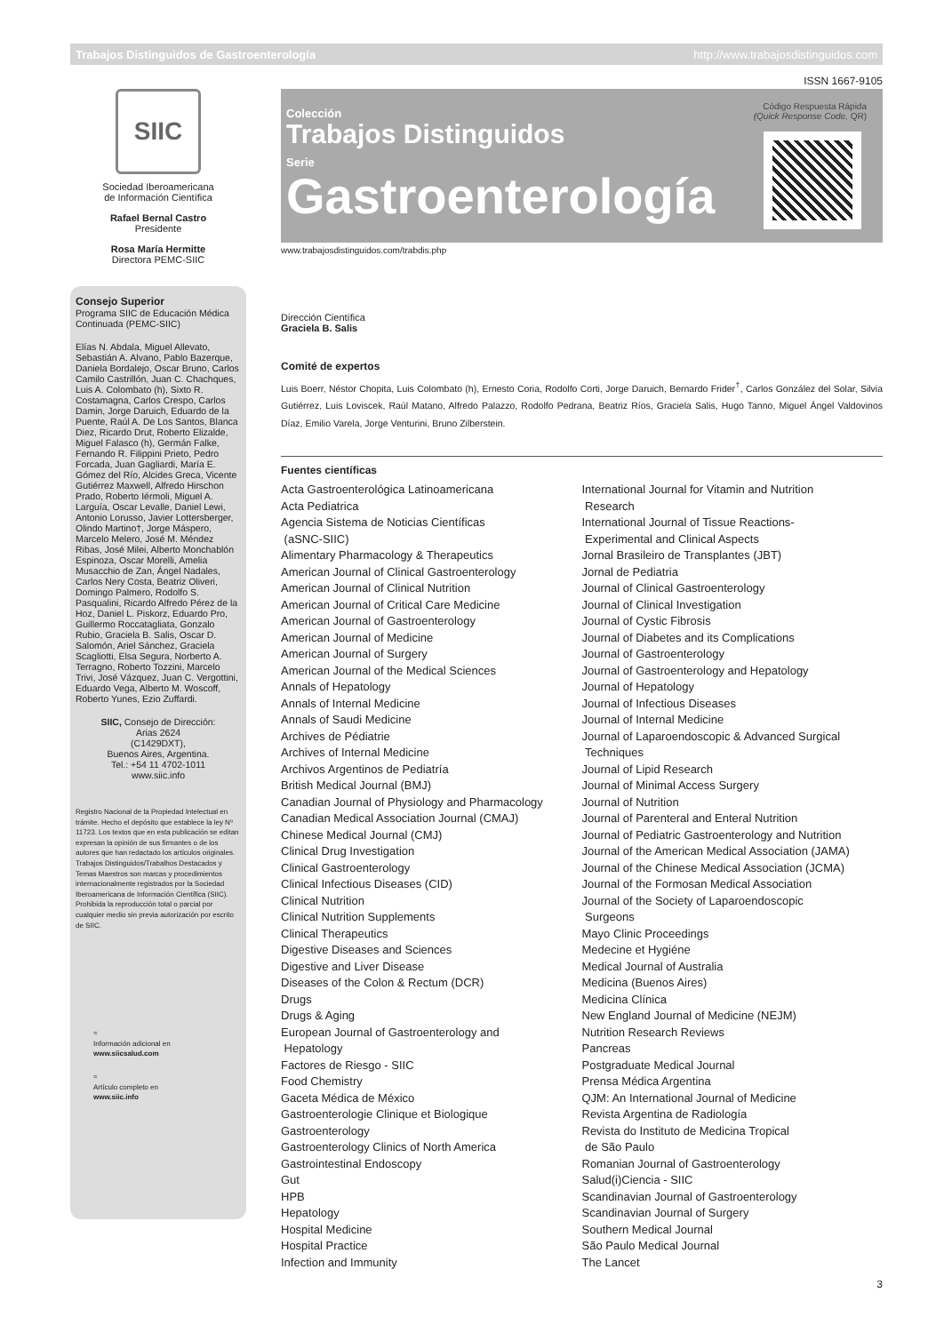Trabajos Distinguidos de Gastroenterología http://www.trabajosdistinguidos.com
ISSN 1667-9105
SIIC
Sociedad Iberoamericana
de Información Científica
Rafael Bernal Castro
Presidente
Rosa María Hermitte
Directora PEMC-SIIC
Consejo Superior
Programa SIIC de Educación Médica Continuada (PEMC-SIIC)
Elías N. Abdala, Miguel Allevato, Sebastián A. Alvano, Pablo Bazerque, Daniela Bordalejo, Oscar Bruno, Carlos Camilo Castrillón, Juan C. Chachques, Luis A. Colombato (h), Sixto R. Costamagna, Carlos Crespo, Carlos Damin, Jorge Daruich, Eduardo de la Puente, Raúl A. De Los Santos, Blanca Diez, Ricardo Drut, Roberto Elizalde, Miguel Falasco (h), Germán Falke, Fernando R. Filippini Prieto, Pedro Forcada, Juan Gagliardi, María E. Gómez del Río, Alcides Greca, Vicente Gutiérrez Maxwell, Alfredo Hirschon Prado, Roberto Iérmoli, Miguel A. Larguía, Oscar Levalle, Daniel Lewi, Antonio Lorusso, Javier Lottersberger, Olindo Martino†, Jorge Máspero, Marcelo Melero, José M. Méndez Ribas, José Milei, Alberto Monchablón Espinoza, Oscar Morelli, Amelia Musacchio de Zan, Ángel Nadales, Carlos Nery Costa, Beatriz Oliveri, Domingo Palmero, Rodolfo S. Pasqualini, Ricardo Alfredo Pérez de la Hoz, Daniel L. Piskorz, Eduardo Pro, Guillermo Roccatagliata, Gonzalo Rubio, Graciela B. Salis, Oscar D. Salomón, Ariel Sánchez, Graciela Scagliotti, Elsa Segura, Norberto A. Terragno, Roberto Tozzini, Marcelo Trivi, José Vázquez, Juan C. Vergottini, Eduardo Vega, Alberto M. Woscoff, Roberto Yunes, Ezio Zuffardi.
SIIC, Consejo de Dirección:
Arias 2624
(C1429DXT),
Buenos Aires, Argentina.
Tel.: +54 11 4702-1011
www.siic.info
Registro Nacional de la Propiedad Intelectual en trámite. Hecho el depósito que establece la ley Nº 11723. Los textos que en esta publicación se editan expresan la opinión de sus firmantes o de los autores que han redactado los artículos originales. Trabajos Distinguidos/Trabalhos Destacados y Temas Maestros son marcas y procedimientos internacionalmente registrados por la Sociedad Iberoamericana de Información Científica (SIIC). Prohibida la reproducción total o parcial por cualquier medio sin previa autorización por escrito de SIIC.
≈
Información adicional en
www.siicsalud.com
≈
Artículo completo en
www.siic.info
Colección
Trabajos Distinguidos
Serie
Gastroenterología
Código Respuesta Rápida
(Quick Response Code, QR)
www.trabajosdistinguidos.com/trabdis.php
Dirección Científica
Graciela B. Salis
Comité de expertos
Luis Boerr, Néstor Chopita, Luis Colombato (h), Ernesto Coria, Rodolfo Corti, Jorge Daruich, Bernardo Frider<sup>†</sup>, Carlos González del Solar, Silvia Gutiérrez, Luis Loviscek, Raúl Matano, Alfredo Palazzo, Rodolfo Pedrana, Beatriz Ríos, Graciela Salis, Hugo Tanno, Miguel Ángel Valdovinos Díaz, Emilio Varela, Jorge Venturini, Bruno Zilberstein.
Fuentes científicas
Acta Gastroenterológica Latinoamericana
Acta Pediatrica
Agencia Sistema de Noticias Científicas
(aSNC-SIIC)
Alimentary Pharmacology & Therapeutics
American Journal of Clinical Gastroenterology
American Journal of Clinical Nutrition
American Journal of Critical Care Medicine
American Journal of Gastroenterology
American Journal of Medicine
American Journal of Surgery
American Journal of the Medical Sciences
Annals of Hepatology
Annals of Internal Medicine
Annals of Saudi Medicine
Archives de Pédiatrie
Archives of Internal Medicine
Archivos Argentinos de Pediatría
British Medical Journal (BMJ)
Canadian Journal of Physiology and Pharmacology
Canadian Medical Association Journal (CMAJ)
Chinese Medical Journal (CMJ)
Clinical Drug Investigation
Clinical Gastroenterology
Clinical Infectious Diseases (CID)
Clinical Nutrition
Clinical Nutrition Supplements
Clinical Therapeutics
Digestive Diseases and Sciences
Digestive and Liver Disease
Diseases of the Colon & Rectum (DCR)
Drugs
Drugs & Aging
European Journal of Gastroenterology and
Hepatology
Factores de Riesgo - SIIC
Food Chemistry
Gaceta Médica de México
Gastroenterologie Clinique et Biologique
Gastroenterology
Gastroenterology Clinics of North America
Gastrointestinal Endoscopy
Gut
HPB
Hepatology
Hospital Medicine
Hospital Practice
Infection and Immunity
International Journal for Vitamin and Nutrition
Research
International Journal of Tissue Reactions-
Experimental and Clinical Aspects
Jornal Brasileiro de Transplantes (JBT)
Jornal de Pediatria
Journal of Clinical Gastroenterology
Journal of Clinical Investigation
Journal of Cystic Fibrosis
Journal of Diabetes and its Complications
Journal of Gastroenterology
Journal of Gastroenterology and Hepatology
Journal of Hepatology
Journal of Infectious Diseases
Journal of Internal Medicine
Journal of Laparoendoscopic & Advanced Surgical
Techniques
Journal of Lipid Research
Journal of Minimal Access Surgery
Journal of Nutrition
Journal of Parenteral and Enteral Nutrition
Journal of Pediatric Gastroenterology and Nutrition
Journal of the American Medical Association (JAMA)
Journal of the Chinese Medical Association (JCMA)
Journal of the Formosan Medical Association
Journal of the Society of Laparoendoscopic
Surgeons
Mayo Clinic Proceedings
Medecine et Hygiéne
Medical Journal of Australia
Medicina (Buenos Aires)
Medicina Clínica
New England Journal of Medicine (NEJM)
Nutrition Research Reviews
Pancreas
Postgraduate Medical Journal
Prensa Médica Argentina
QJM: An International Journal of Medicine
Revista Argentina de Radiología
Revista do Instituto de Medicina Tropical
de São Paulo
Romanian Journal of Gastroenterology
Salud(i)Ciencia - SIIC
Scandinavian Journal of Gastroenterology
Scandinavian Journal of Surgery
Southern Medical Journal
São Paulo Medical Journal
The Lancet
3